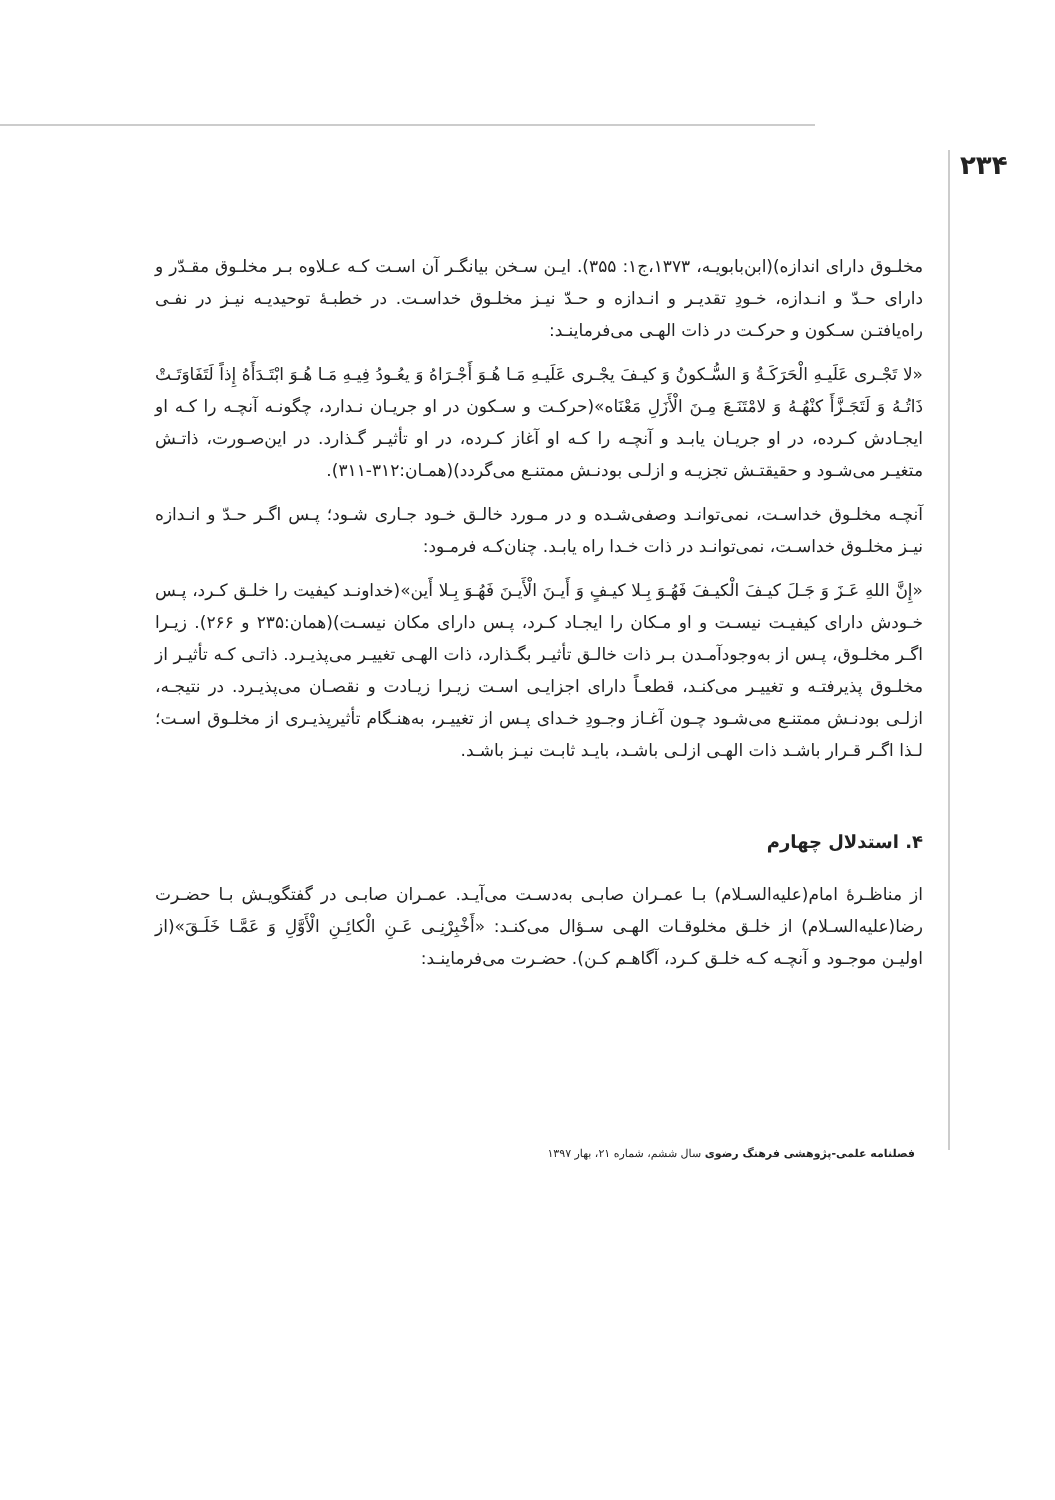۲۳۴
مخلـوق دارای اندازه)(ابن‌بابویـه، ۱۳۷۳،ج۱: ۳۵۵). ایـن سـخن بیانگـر آن اسـت کـه عـلاوه بـر مخلـوق مقـدّر و دارای حـدّ و انـدازه، خـودِ تقدیـر و انـدازه و حـدّ نیـز مخلـوق خداسـت. در خطبـهٔ توحیدیـه نیـز در نفـی راه‌یافتـن سـکون و حرکـت در ذات الهـی می‌فرماینـد:
«لا تَجْـری عَلَیـهِ الْحَرَکَـةُ وَ السُّـکونُ وَ کیـفَ یجْـری عَلَیـهِ مَـا هُـوَ أَجْـرَاهُ وَ یعُـودُ فِیـهِ مَـا هُـوَ ابْتَـدَأَهُ إِذاً لَتَفَاوَتَـتْ ذَاتُـهُ وَ لَتَجَـزَّأَ کنْهُـهُ وَ لامْتَنَـعَ مِـنَ الْأَزَلِ مَعْنَاه»(حرکـت و سـکون در او جریـان نـدارد، چگونـه آنچـه را کـه او ایجـادش کـرده، در او جریـان یابـد و آنچـه را کـه او آغاز کـرده، در او تأثیـر گـذارد. در این‌صـورت، ذاتـش متغیـر می‌شـود و حقیقتـش تجزیـه و ازلـی بودنـش ممتنـع می‌گردد)(همـان:۳۱۲-۳۱۱).
آنچـه مخلـوق خداسـت، نمی‌توانـد وصفی‌شـده و در مـورد خالـق خـود جـاری شـود؛ پـس اگـر حـدّ و انـدازه نیـز مخلـوق خداسـت، نمی‌توانـد در ذات خـدا راه یابـد. چنان‌کـه فرمـود:
«إِنَّ اللهِ عَـزَ وَ جَـلَ کیـفَ الْکیـفَ فَهُـوَ بِـلا کیـفٍ وَ أَیـنَ الْأَیـنَ فَهُـوَ بِـلا أَین»(خداونـد کیفیت را خلـق کـرد، پـس خـودش دارای کیفیـت نیسـت و او مـکان را ایجـاد کـرد، پـس دارای مکان نیسـت)(همان:۲۳۵ و ۲۶۶). زیـرا اگـر مخلـوق، پـس از به‌وجودآمـدن بـر ذات خالـق تأثیـر بگـذارد، ذات الهـی تغییـر می‌پذیـرد. ذاتـی کـه تأثیـر از مخلـوق پذیرفتـه و تغییـر می‌کنـد، قطعـاً دارای اجزایـی اسـت زیـرا زیـادت و نقصـان می‌پذیـرد. در نتیجـه، ازلـی بودنـش ممتنـع می‌شـود چـون آغـاز وجـودِ خـدای پـس از تغییـر، به‌هنـگام تأثیرپذیـری از مخلـوق اسـت؛ لـذا اگـر قـرار باشـد ذات الهـی ازلـی باشـد، بایـد ثابـت نیـز باشـد.
۴. استدلال چهارم
از مناظـرهٔ امام(علیه‌السـلام) بـا عمـران صابـی به‌دسـت می‌آیـد. عمـران صابـی در گفتگویـش بـا حضـرت رضا(علیه‌السـلام) از خلـق مخلوقـات الهـی سـؤال می‌کنـد: «أَخْبِرْنِـی عَـنِ الْکائِـنِ الْأَوَّلِ وَ عَمَّـا خَلَـقَ»(از اولیـن موجـود و آنچـه کـه خلـق کـرد، آگاهـم کـن). حضـرت می‌فرماینـد:
فصلنامه علمی-پژوهشی فرهنگ رضوی سال ششم، شماره ۲۱، بهار ۱۳۹۷